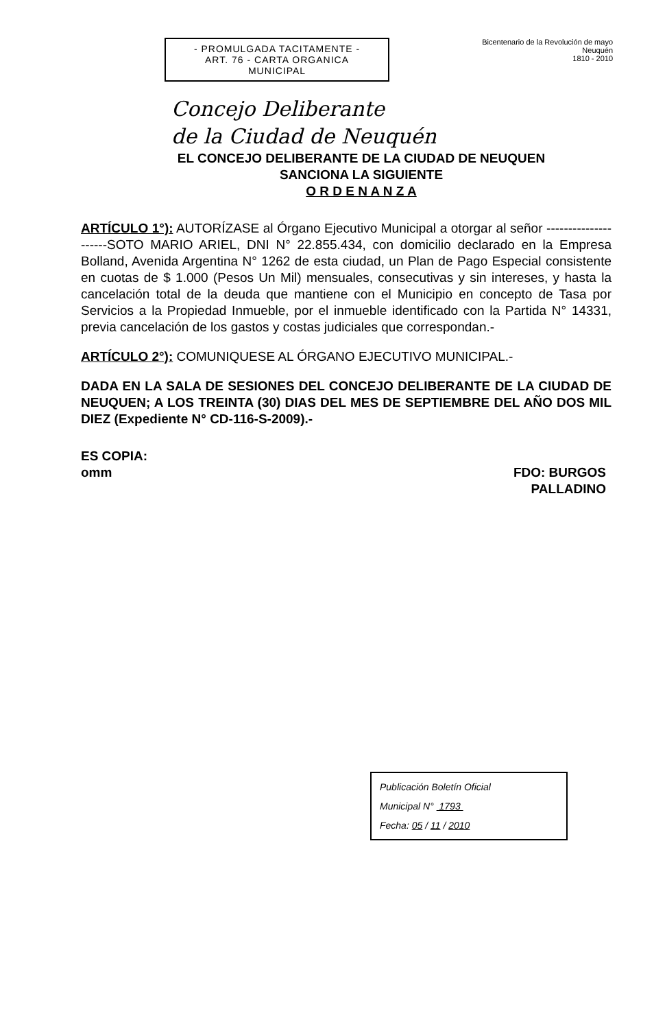- PROMULGADA TACITAMENTE -
ART. 76 - CARTA ORGANICA
MUNICIPAL
Bicentenario de la Revolución de mayo
Neuquén
1810 - 2010
Concejo Deliberante
de la Ciudad de Neuquén
EL CONCEJO DELIBERANTE DE LA CIUDAD DE NEUQUEN
SANCIONA LA SIGUIENTE
O R D E N A N Z A
ARTÍCULO 1°): AUTORÍZASE al Órgano Ejecutivo Municipal a otorgar al señor ---------------------SOTO MARIO ARIEL, DNI N° 22.855.434, con domicilio declarado en la Empresa Bolland, Avenida Argentina N° 1262 de esta ciudad, un Plan de Pago Especial consistente en cuotas de $ 1.000 (Pesos Un Mil) mensuales, consecutivas y sin intereses, y hasta la cancelación total de la deuda que mantiene con el Municipio en concepto de Tasa por Servicios a la Propiedad Inmueble, por el inmueble identificado con la Partida N° 14331, previa cancelación de los gastos y costas judiciales que correspondan.-
ARTÍCULO 2°): COMUNIQUESE AL ÓRGANO EJECUTIVO MUNICIPAL.-
DADA EN LA SALA DE SESIONES DEL CONCEJO DELIBERANTE DE LA CIUDAD DE NEUQUEN; A LOS TREINTA (30) DIAS DEL MES DE SEPTIEMBRE DEL AÑO DOS MIL DIEZ (Expediente N° CD-116-S-2009).-
ES COPIA:
omm
FDO: BURGOS
PALLADINO
Publicación Boletín Oficial
Municipal N° 1793
Fecha: 05 / 11 / 2010